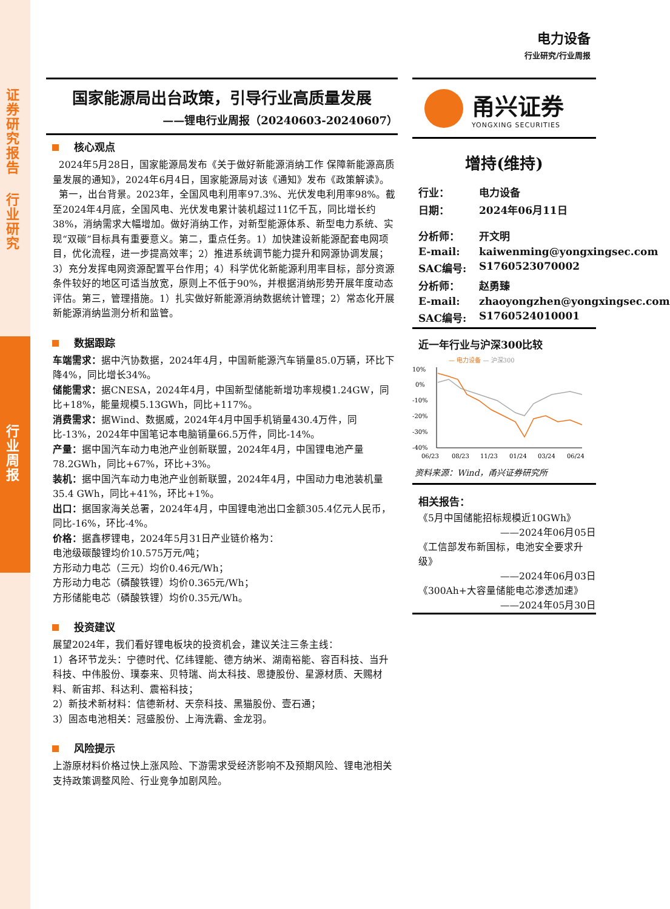证券研究报告
行业研究
行业周报
电力设备
行业研究/行业周报
国家能源局出台政策，引导行业高质量发展
——锂电行业周报（20240603-20240607）
核心观点
2024年5月28日，国家能源局发布《关于做好新能源消纳工作 保障新能源高质量发展的通知》，2024年6月4日，国家能源局对该《通知》发布《政策解读》。
第一，出台背景。2023年，全国风电利用率97.3%、光伏发电利用率98%。截至2024年4月底，全国风电、光伏发电累计装机超过11亿千瓦，同比增长约38%，消纳需求大幅增加。做好消纳工作，对新型能源体系、新型电力系统、实现“双碳”目标具有重要意义。第二，重点任务。1）加快建设新能源配套电网项目，优化流程，进一步提高效率；2）推进系统调节能力提升和网源协调发展；3）充分发挥电网资源配置平台作用；4）科学优化新能源利用率目标，部分资源条件较好的地区可适当放宽，原则上不低于90%，并根据消纳形势开展年度动态评估。第三，管理措施。1）扎实做好新能源消纳数据统计管理；2）常态化开展新能源消纳监测分析和监管。
数据跟踪
车端需求：据中汽协数据，2024年4月，中国新能源汽车销量85.0万辆，环比下降4%，同比增长34%。
储能需求：据CNESA，2024年4月，中国新型储能新增功率规模1.24GW，同比+18%，能量规模5.13GWh，同比+117%。
消费需求：据Wind、数据威，2024年4月中国手机销量430.4万件，同比-13%，2024年中国笔记本电脑销量66.5万件，同比-14%。
产量：据中国汽车动力电池产业创新联盟，2024年4月，中国锂电池产量78.2GWh，同比+67%，环比+3%。
装机：据中国汽车动力电池产业创新联盟，2024年4月，中国动力电池装机量35.4 GWh，同比+41%，环比+1%。
出口：据国家海关总署，2024年4月，中国锂电池出口金额305.4亿元人民币，同比-16%，环比-4%。
价格：据鑫椤锂电，2024年5月31日产业链价格为：
电池级碳酸锂均价10.575万元/吨；
方形动力电芯（三元）均价0.46元/Wh；
方形动力电芯（磷酸铁锂）均价0.365元/Wh；
方形储能电芯（磷酸铁锂）均价0.35元/Wh。
投资建议
展望2024年，我们看好锂电板块的投资机会，建议关注三条主线：
1）各环节龙头：宁德时代、亿纬锂能、德方纳米、湖南裕能、容百科技、当升科技、中伟股份、璞泰来、贝特瑞、尚太科技、恩捷股份、星源材质、天赐材料、新宙邦、科达利、震裕科技；
2）新技术新材料：信德新材、天奈科技、黑猫股份、壹石通；
3）固态电池相关：冠盛股份、上海洗霸、金龙羽。
风险提示
上游原材料价格过快上涨风险、下游需求受经济影响不及预期风险、锂电池相关支持政策调整风险、行业竞争加剧风险。
甬兴证券
YONGXING SECURITIES
增持(维持)
行业： 电力设备
日期： 2024年06月11日
分析师： 开文明
E-mail: kaiwenming@yongxingsec.com
SAC编号: S1760523070002
分析师： 赵勇臻
E-mail: zhaoyongzhen@yongxingsec.com
SAC编号: S1760524010001
近一年行业与沪深300比较
— 电力设备 — 沪深300
10%
0%
-10%
-20%
-30%
-40%
06/23
08/23
11/23
01/24
03/24
06/24
资料来源：Wind，甬兴证券研究所
相关报告：
《5月中国储能招标规模近10GWh》
——2024年06月05日
《工信部发布新国标，电池安全要求升级》
——2024年06月03日
《300Ah+大容量储能电芯渗透加速》
——2024年05月30日